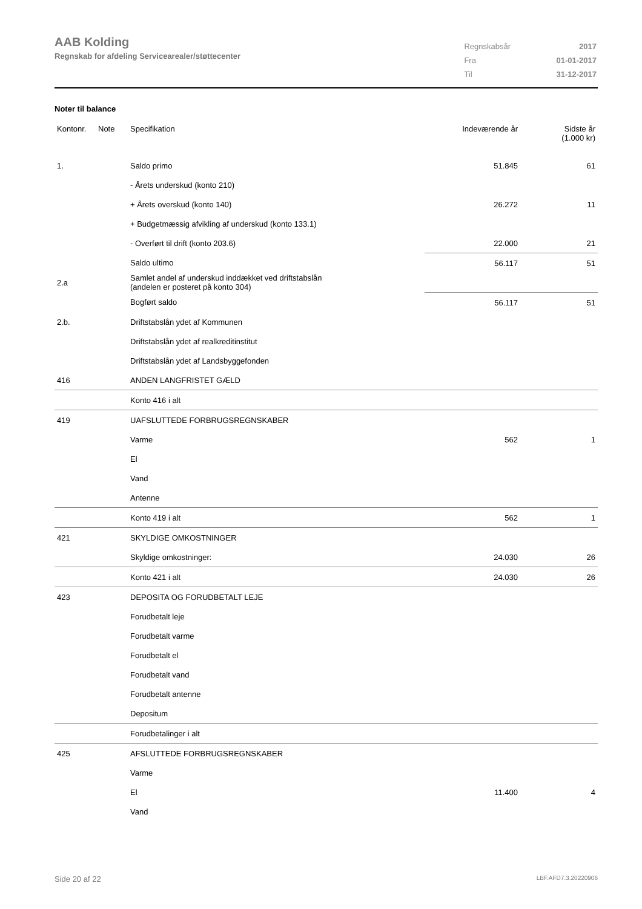AAB Kolding
Regnskab for afdeling Servicearealer/støttecenter
| Regnskabsår | 2017 |
| Fra | 01-01-2017 |
| Til | 31-12-2017 |
Noter til balance
| Kontonr. | Note | Specifikation | Indeværende år | Sidste år (1.000 kr) |
| --- | --- | --- | --- | --- |
| 1. | | Saldo primo | 51.845 | 61 |
| | | - Årets underskud (konto 210) | | |
| | | + Årets overskud (konto 140) | 26.272 | 11 |
| | | + Budgetmæssig afvikling af underskud (konto 133.1) | | |
| | | - Overført til drift (konto 203.6) | 22.000 | 21 |
| | | Saldo ultimo | 56.117 | 51 |
| 2.a | | Samlet andel af underskud inddækket ved driftstabslån (andelen er posteret på konto 304) | | |
| | | Bogført saldo | 56.117 | 51 |
| 2.b. | | Driftstabslån ydet af Kommunen | | |
| | | Driftstabslån ydet af realkreditinstitut | | |
| | | Driftstabslån ydet af Landsbyggefonden | | |
| 416 | | ANDEN LANGFRISTET GÆLD | | |
| | | Konto 416 i alt | | |
| 419 | | UAFSLUTTEDE FORBRUGSREGNSKABER | | |
| | | Varme | 562 | 1 |
| | | El | | |
| | | Vand | | |
| | | Antenne | | |
| | | Konto 419 i alt | 562 | 1 |
| 421 | | SKYLDIGE OMKOSTNINGER | | |
| | | Skyldige omkostninger: | 24.030 | 26 |
| | | Konto 421 i alt | 24.030 | 26 |
| 423 | | DEPOSITA OG FORUDBETALT LEJE | | |
| | | Forudbetalt leje | | |
| | | Forudbetalt varme | | |
| | | Forudbetalt el | | |
| | | Forudbetalt vand | | |
| | | Forudbetalt antenne | | |
| | | Depositum | | |
| | | Forudbetalinger i alt | | |
| 425 | | AFSLUTTEDE FORBRUGSREGNSKABER | | |
| | | Varme | | |
| | | El | 11.400 | 4 |
| | | Vand | | |
Side 20 af 22 LBF.AFD7.3.20220906